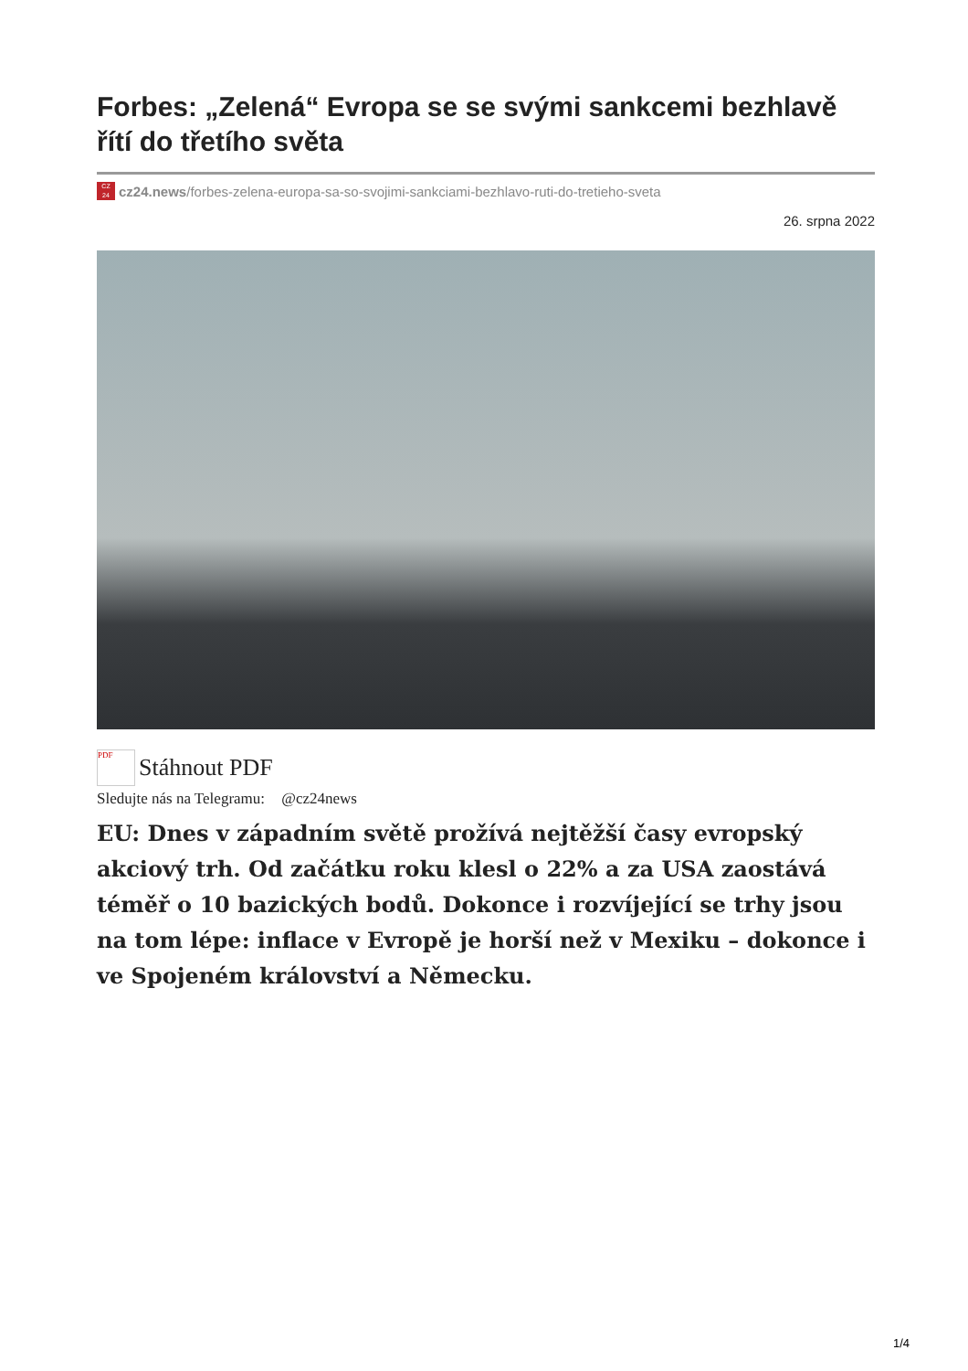Forbes: „Zelená“ Evropa se se svými sankcemi bezhlavě řítí do třetího světa
CZ
24
cz24.news/forbes-zelena-europa-sa-so-svojimi-sankciami-bezhlavo-ruti-do-tretieho-sveta
26. srpna 2022
PDF Stáhnout PDF
Sledujte nás na Telegramu: @cz24news
EU: Dnes v západním světě prožívá nejtěžší časy evropský akciový trh. Od začátku roku klesl o 22% a za USA zaostává téměř o 10 bazických bodů. Dokonce i rozvíjející se trhy jsou na tom lépe: inflace v Evropě je horší než v Mexiku – dokonce i ve Spojeném království a Německu.
1/4